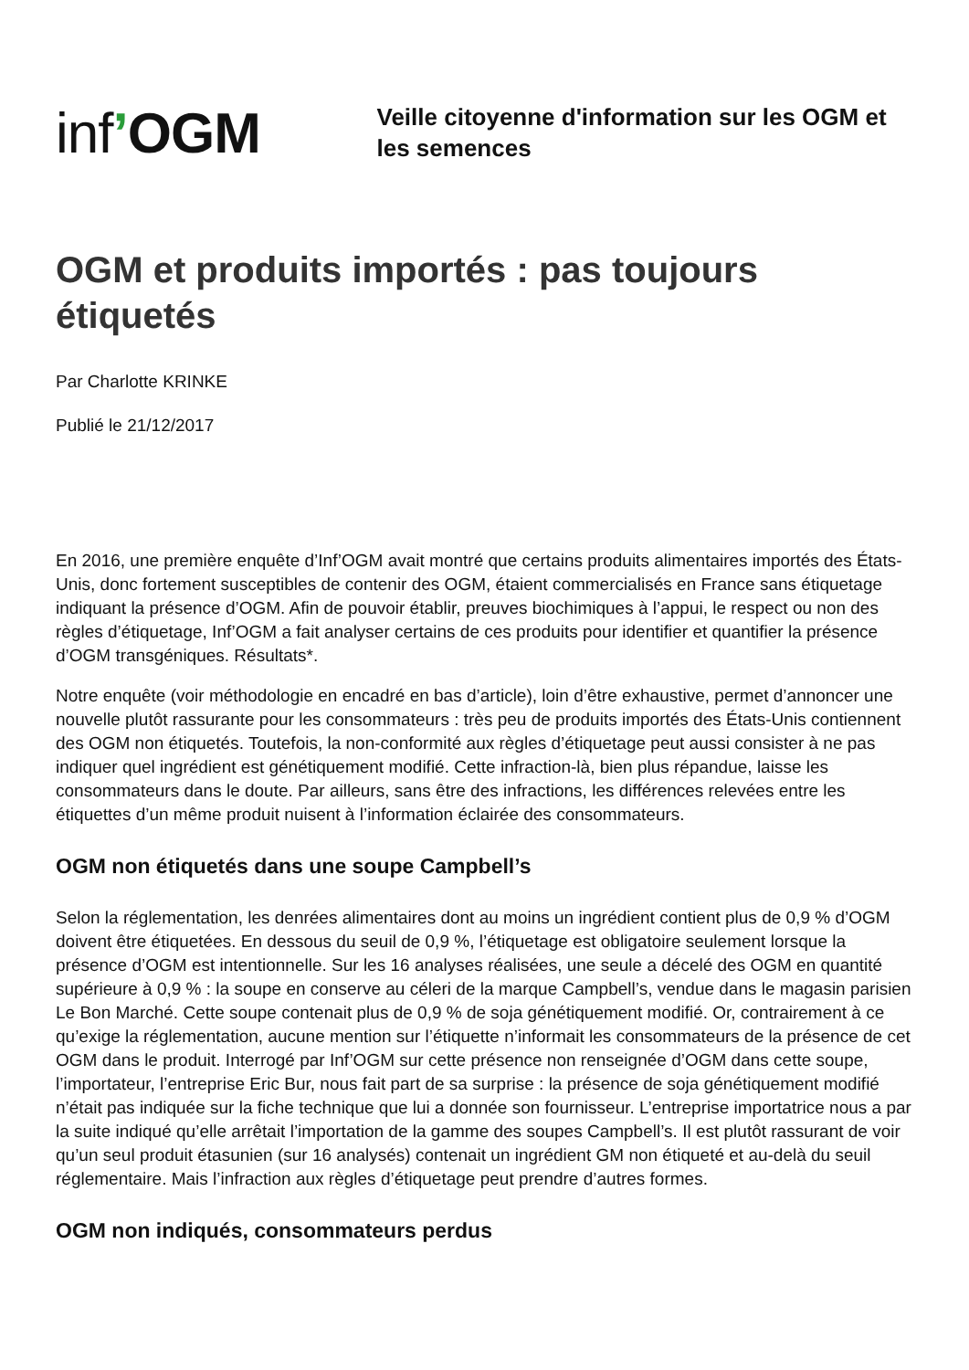inf’OGM
Veille citoyenne d'information sur les OGM et les semences
OGM et produits importés : pas toujours étiquetés
Par Charlotte KRINKE
Publié le 21/12/2017
En 2016, une première enquête d’Inf’OGM avait montré que certains produits alimentaires importés des États-Unis, donc fortement susceptibles de contenir des OGM, étaient commercialisés en France sans étiquetage indiquant la présence d’OGM. Afin de pouvoir établir, preuves biochimiques à l’appui, le respect ou non des règles d’étiquetage, Inf’OGM a fait analyser certains de ces produits pour identifier et quantifier la présence d’OGM transgéniques. Résultats*.
Notre enquête (voir méthodologie en encadré en bas d’article), loin d’être exhaustive, permet d’annoncer une nouvelle plutôt rassurante pour les consommateurs : très peu de produits importés des États-Unis contiennent des OGM non étiquetés. Toutefois, la non-conformité aux règles d’étiquetage peut aussi consister à ne pas indiquer quel ingrédient est génétiquement modifié. Cette infraction-là, bien plus répandue, laisse les consommateurs dans le doute. Par ailleurs, sans être des infractions, les différences relevées entre les étiquettes d’un même produit nuisent à l’information éclairée des consommateurs.
OGM non étiquetés dans une soupe Campbell’s
Selon la réglementation, les denrées alimentaires dont au moins un ingrédient contient plus de 0,9 % d’OGM doivent être étiquetées. En dessous du seuil de 0,9 %, l’étiquetage est obligatoire seulement lorsque la présence d’OGM est intentionnelle. Sur les 16 analyses réalisées, une seule a décelé des OGM en quantité supérieure à 0,9 % : la soupe en conserve au céleri de la marque Campbell’s, vendue dans le magasin parisien Le Bon Marché. Cette soupe contenait plus de 0,9 % de soja génétiquement modifié. Or, contrairement à ce qu’exige la réglementation, aucune mention sur l’étiquette n’informait les consommateurs de la présence de cet OGM dans le produit. Interrogé par Inf’OGM sur cette présence non renseignée d’OGM dans cette soupe, l’importateur, l’entreprise Eric Bur, nous fait part de sa surprise : la présence de soja génétiquement modifié n’était pas indiquée sur la fiche technique que lui a donnée son fournisseur. L’entreprise importatrice nous a par la suite indiqué qu’elle arrêtait l’importation de la gamme des soupes Campbell’s. Il est plutôt rassurant de voir qu’un seul produit étasunien (sur 16 analysés) contenait un ingrédient GM non étiqueté et au-delà du seuil réglementaire. Mais l’infraction aux règles d’étiquetage peut prendre d’autres formes.
OGM non indiqués, consommateurs perdus